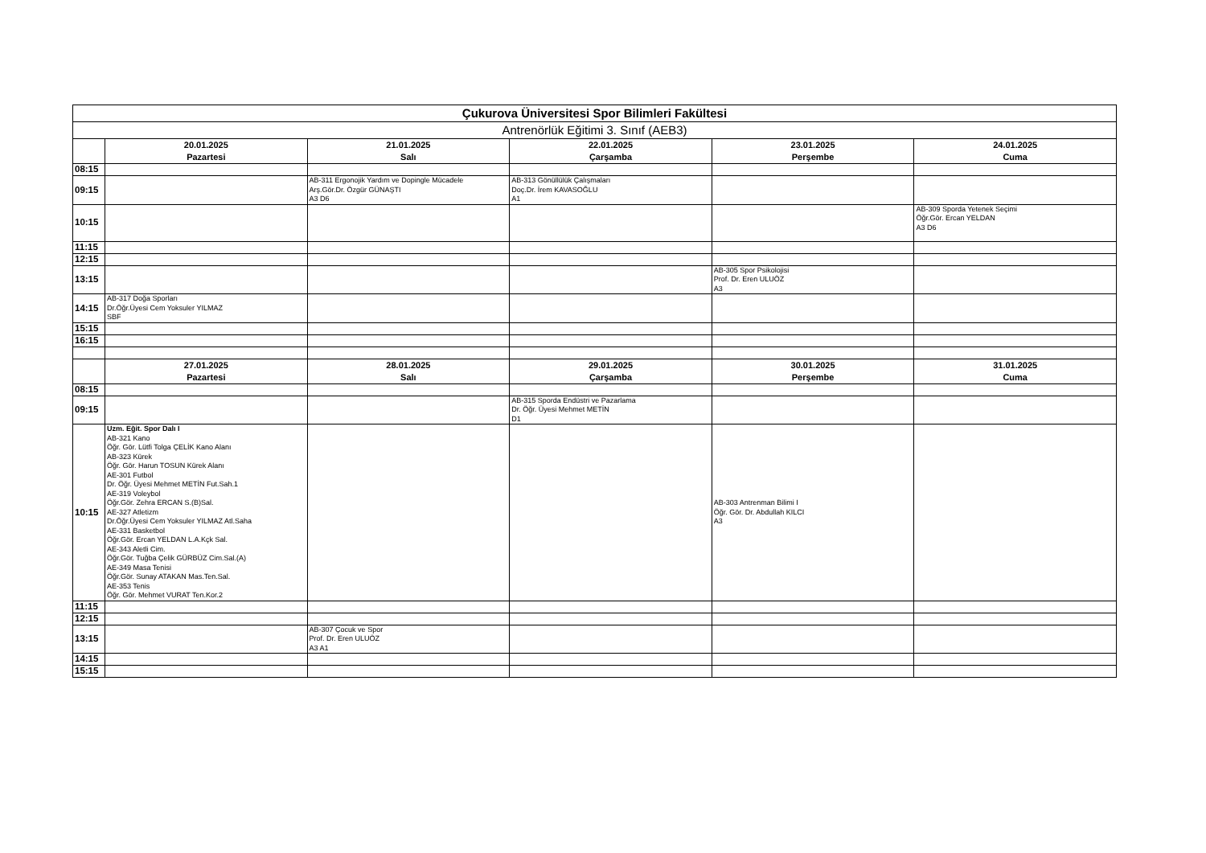| Çukurova Üniversitesi Spor Bilimleri Fakültesi | | | | | |
| Antrenörlük Eğitimi 3. Sınıf (AEB3) | | | | | |
| | 20.01.2025 Pazartesi | 21.01.2025 Salı | 22.01.2025 Çarşamba | 23.01.2025 Perşembe | 24.01.2025 Cuma |
| 08:15 | | | | | |
| 09:15 | | AB-311 Ergonojik Yardım ve Dopingle Mücadele Arş.Gör.Dr. Özgür GÜNAŞTI A3 D6 | AB-313 Gönüllülük Çalışmaları Doç.Dr. İrem KAVASOĞLU A1 | | |
| 10:15 | | | | | AB-309 Sporda Yetenek Seçimi Öğr.Gör. Ercan YELDAN A3 D6 |
| 11:15 | | | | | |
| 12:15 | | | | | |
| 13:15 | | | | AB-305 Spor Psikolojisi Prof. Dr. Eren ULUÖZ A3 | |
| 14:15 | AB-317 Doğa Sporları Dr.Öğr.Üyesi Cem Yoksuler YILMAZ SBF | | | | |
| 15:15 | | | | | |
| 16:15 | | | | | |
| | 27.01.2025 Pazartesi | 28.01.2025 Salı | 29.01.2025 Çarşamba | 30.01.2025 Perşembe | 31.01.2025 Cuma |
| 08:15 | | | | | |
| 09:15 | | | AB-315 Sporda Endüstri ve Pazarlama Dr. Öğr. Üyesi Mehmet METİN D1 | | |
| 10:15 | Uzm. Eğit. Spor Dalı I AB-321 Kano Öğr. Gör. Lütfi Tolga ÇELİK Kano Alanı AB-323 Kürek Öğr. Gör. Harun TOSUN Kürek Alanı AE-301 Futbol Dr. Öğr. Üyesi Mehmet METİN Fut.Sah.1 AE-319 Voleybol Öğr.Gör. Zehra ERCAN S.(B)Sal. AE-327 Atletizm Dr.Öğr.Üyesi Cem Yoksuler YILMAZ Atl.Saha AE-331 Basketbol Öğr.Gör. Ercan YELDAN L.A.Kçk Sal. AE-343 Aletli Cim. Öğr.Gör. Tuğba Çelik GÜRBÜZ Cim.Sal.(A) AE-349 Masa Tenisi Öğr.Gör. Sunay ATAKAN Mas.Ten.Sal. AE-353 Tenis Öğr. Gör. Mehmet VURAT Ten.Kor.2 | | | AB-303 Antrenman Bilimi I Öğr. Gör. Dr. Abdullah KILCI A3 | |
| 11:15 | | | | | |
| 12:15 | | | | | |
| 13:15 | | AB-307 Çocuk ve Spor Prof. Dr. Eren ULUÖZ A3 A1 | | | |
| 14:15 | | | | | |
| 15:15 | | | | | |